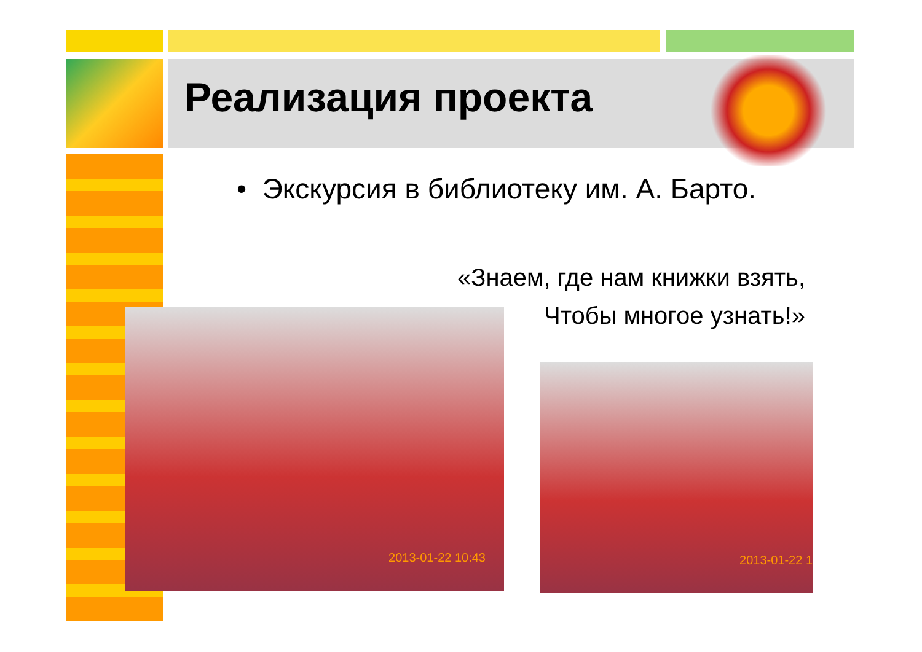Реализация проекта
• Экскурсия в библиотеку им. А. Барто.
«Знаем, где нам книжки взять,
Чтобы многое узнать!»
2013-01-22 10:43
2013-01-22 1